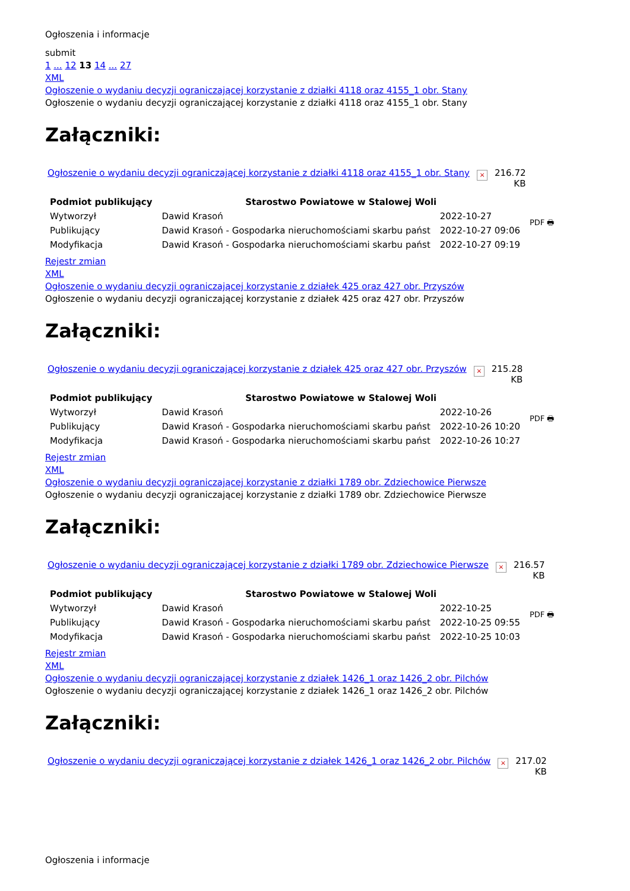Ogłoszenia i informacje
submit
1 ... 12 13 14 ... 27
XML
Ogłoszenie o wydaniu decyzji ograniczającej korzystanie z działki 4118 oraz 4155_1 obr. Stany
Ogłoszenie o wydaniu decyzji ograniczającej korzystanie z działki 4118 oraz 4155_1 obr. Stany
Załączniki:
Ogłoszenie o wydaniu decyzji ograniczającej korzystanie z działki 4118 oraz 4155_1 obr. Stany × 216.72
KB
| Podmiot publikujący | Starostwo Powiatowe w Stalowej Woli | | PDF 🖶 |
| Wytworzył | Dawid Krasoń | 2022-10-27 | |
| Publikujący | Dawid Krasoń - Gospodarka nieruchomościami skarbu państ | 2022-10-27 09:06 | |
| Modyfikacja | Dawid Krasoń - Gospodarka nieruchomościami skarbu państ | 2022-10-27 09:19 | |
Rejestr zmian
XML
Ogłoszenie o wydaniu decyzji ograniczającej korzystanie z działek 425 oraz 427 obr. Przyszów
Ogłoszenie o wydaniu decyzji ograniczającej korzystanie z działek 425 oraz 427 obr. Przyszów
Załączniki:
Ogłoszenie o wydaniu decyzji ograniczającej korzystanie z działek 425 oraz 427 obr. Przyszów × 215.28
KB
| Podmiot publikujący | Starostwo Powiatowe w Stalowej Woli | | PDF 🖶 |
| Wytworzył | Dawid Krasoń | 2022-10-26 | |
| Publikujący | Dawid Krasoń - Gospodarka nieruchomościami skarbu państ | 2022-10-26 10:20 | |
| Modyfikacja | Dawid Krasoń - Gospodarka nieruchomościami skarbu państ | 2022-10-26 10:27 | |
Rejestr zmian
XML
Ogłoszenie o wydaniu decyzji ograniczającej korzystanie z działki 1789 obr. Zdziechowice Pierwsze
Ogłoszenie o wydaniu decyzji ograniczającej korzystanie z działki 1789 obr. Zdziechowice Pierwsze
Załączniki:
Ogłoszenie o wydaniu decyzji ograniczającej korzystanie z działki 1789 obr. Zdziechowice Pierwsze × 216.57
KB
| Podmiot publikujący | Starostwo Powiatowe w Stalowej Woli | | PDF 🖶 |
| Wytworzył | Dawid Krasoń | 2022-10-25 | |
| Publikujący | Dawid Krasoń - Gospodarka nieruchomościami skarbu państ | 2022-10-25 09:55 | |
| Modyfikacja | Dawid Krasoń - Gospodarka nieruchomościami skarbu państ | 2022-10-25 10:03 | |
Rejestr zmian
XML
Ogłoszenie o wydaniu decyzji ograniczającej korzystanie z działek 1426_1 oraz 1426_2 obr. Pilchów
Ogłoszenie o wydaniu decyzji ograniczającej korzystanie z działek 1426_1 oraz 1426_2 obr. Pilchów
Załączniki:
Ogłoszenie o wydaniu decyzji ograniczającej korzystanie z działek 1426_1 oraz 1426_2 obr. Pilchów × 217.02
KB
Ogłoszenia i informacje